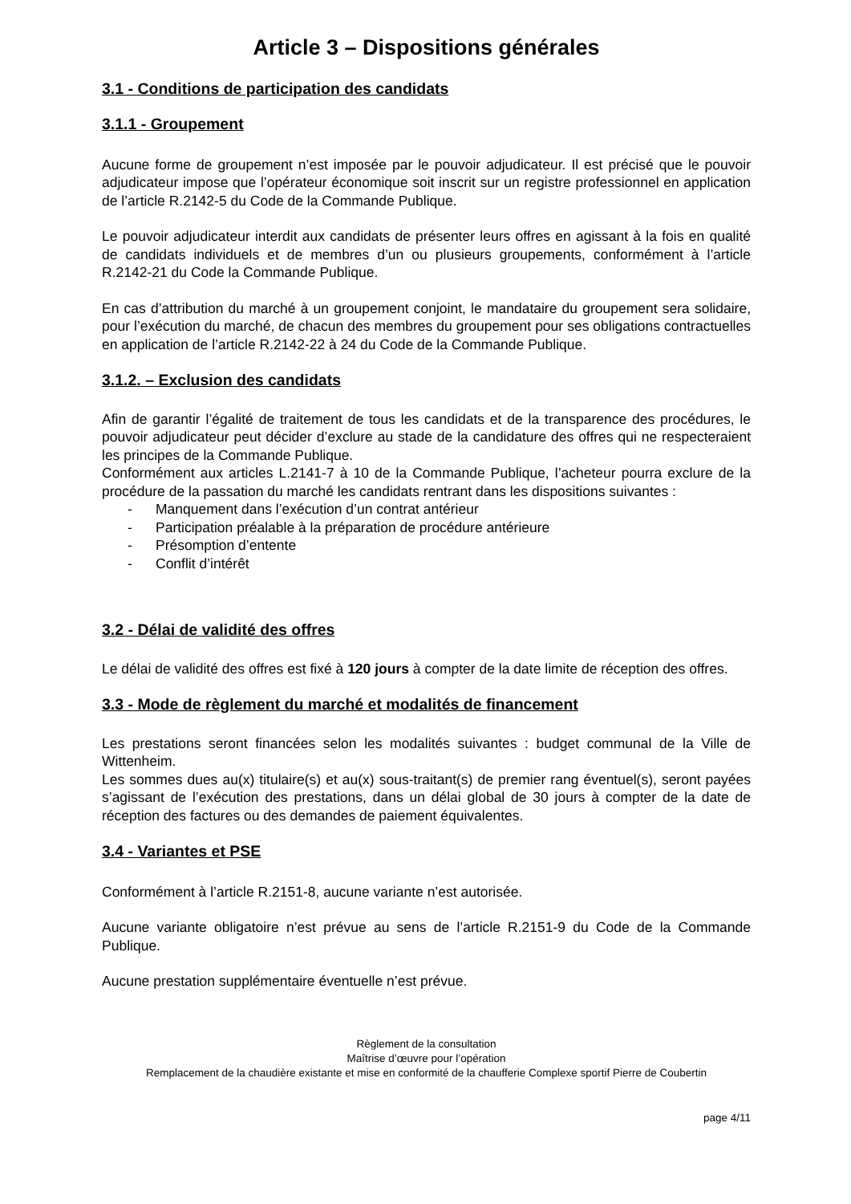Article 3 – Dispositions générales
3.1 - Conditions de participation des candidats
3.1.1 - Groupement
Aucune forme de groupement n’est imposée par le pouvoir adjudicateur. Il est précisé que le pouvoir adjudicateur impose que l’opérateur économique soit inscrit sur un registre professionnel en application de l’article R.2142-5 du Code de la Commande Publique.
Le pouvoir adjudicateur interdit aux candidats de présenter leurs offres en agissant à la fois en qualité de candidats individuels et de membres d’un ou plusieurs groupements, conformément à l’article R.2142-21 du Code la Commande Publique.
En cas d’attribution du marché à un groupement conjoint, le mandataire du groupement sera solidaire, pour l’exécution du marché, de chacun des membres du groupement pour ses obligations contractuelles en application de l’article R.2142-22 à 24 du Code de la Commande Publique.
3.1.2. – Exclusion des candidats
Afin de garantir l’égalité de traitement de tous les candidats et de la transparence des procédures, le pouvoir adjudicateur peut décider d’exclure au stade de la candidature des offres qui ne respecteraient les principes de la Commande Publique.
Conformément aux articles L.2141-7 à 10 de la Commande Publique, l’acheteur pourra exclure de la procédure de la passation du marché les candidats rentrant dans les dispositions suivantes :
- Manquement dans l’exécution d’un contrat antérieur
- Participation préalable à la préparation de procédure antérieure
- Présomption d’entente
- Conflit d’intérêt
3.2 - Délai de validité des offres
Le délai de validité des offres est fixé à 120 jours à compter de la date limite de réception des offres.
3.3 - Mode de règlement du marché et modalités de financement
Les prestations seront financées selon les modalités suivantes : budget communal de la Ville de Wittenheim.
Les sommes dues au(x) titulaire(s) et au(x) sous-traitant(s) de premier rang éventuel(s), seront payées s’agissant de l’exécution des prestations, dans un délai global de 30 jours à compter de la date de réception des factures ou des demandes de paiement équivalentes.
3.4 - Variantes et PSE
Conformément à l’article R.2151-8, aucune variante n’est autorisée.
Aucune variante obligatoire n’est prévue au sens de l’article R.2151-9 du Code de la Commande Publique.
Aucune prestation supplémentaire éventuelle n’est prévue.
Règlement de la consultation
Maîtrise d’œuvre pour l’opération
Remplacement de la chaudière existante et mise en conformité de la chaufferie Complexe sportif Pierre de Coubertin
page 4/11